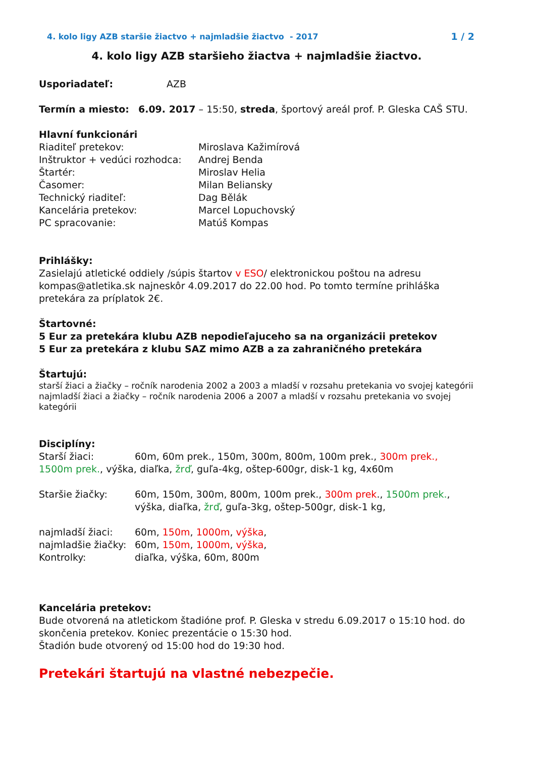4. kolo ligy AZB staršie žiactvo + najmladšie žiactvo - 2017 1 / 2
4. kolo ligy AZB staršieho žiactva + najmladšie žiactvo.
Usporiadateľ: AZB
Termín a miesto: 6.09. 2017 – 15:50, streda, športový areál prof. P. Gleska CAŠ STU.
Hlavní funkcionári
Riaditeľ pretekov: Miroslava Kažimírová
Inštruktor + vedúci rozhodca: Andrej Benda
Štartér: Miroslav Helia
Časomer: Milan Beliansky
Technický riaditeľ: Dag Bělák
Kancelária pretekov: Marcel Lopuchovský
PC spracovanie: Matúš Kompas
Prihlášky:
Zasielajú atletické oddiely /súpis štartov v ESO/ elektronickou poštou na adresu kompas@atletika.sk najneskôr 4.09.2017 do 22.00 hod. Po tomto termíne prihláška pretekára za príplatok 2€.
Štartovné:
5 Eur za pretekára klubu AZB nepodieľajuceho sa na organizácii pretekov
5 Eur za pretekára z klubu SAZ mimo AZB a za zahraničného pretekára
Štartujú:
starší žiaci a žiačky – ročník narodenia 2002 a 2003 a mladší v rozsahu pretekania vo svojej kategórii
najmladší žiaci a žiačky – ročník narodenia 2006 a 2007 a mladší v rozsahu pretekania vo svojej kategórii
Disciplíny:
Starší žiaci: 60m, 60m prek., 150m, 300m, 800m, 100m prek., 300m prek., 1500m prek., výška, diaľka, žrď, guľa-4kg, oštep-600gr, disk-1 kg, 4x60m
Staršie žiačky: 60m, 150m, 300m, 800m, 100m prek., 300m prek., 1500m prek., výška, diaľka, žrď, guľa-3kg, oštep-500gr, disk-1 kg,
najmladší žiaci: 60m, 150m, 1000m, výška,
najmladšie žiačky: 60m, 150m, 1000m, výška,
Kontrolky: diaľka, výška, 60m, 800m
Kancelária pretekov:
Bude otvorená na atletickom štadióne prof. P. Gleska v stredu 6.09.2017 o 15:10 hod. do skončenia pretekov. Koniec prezentácie o 15:30 hod.
Štadión bude otvorený od 15:00 hod do 19:30 hod.
Pretekári štartujú na vlastné nebezpečie.